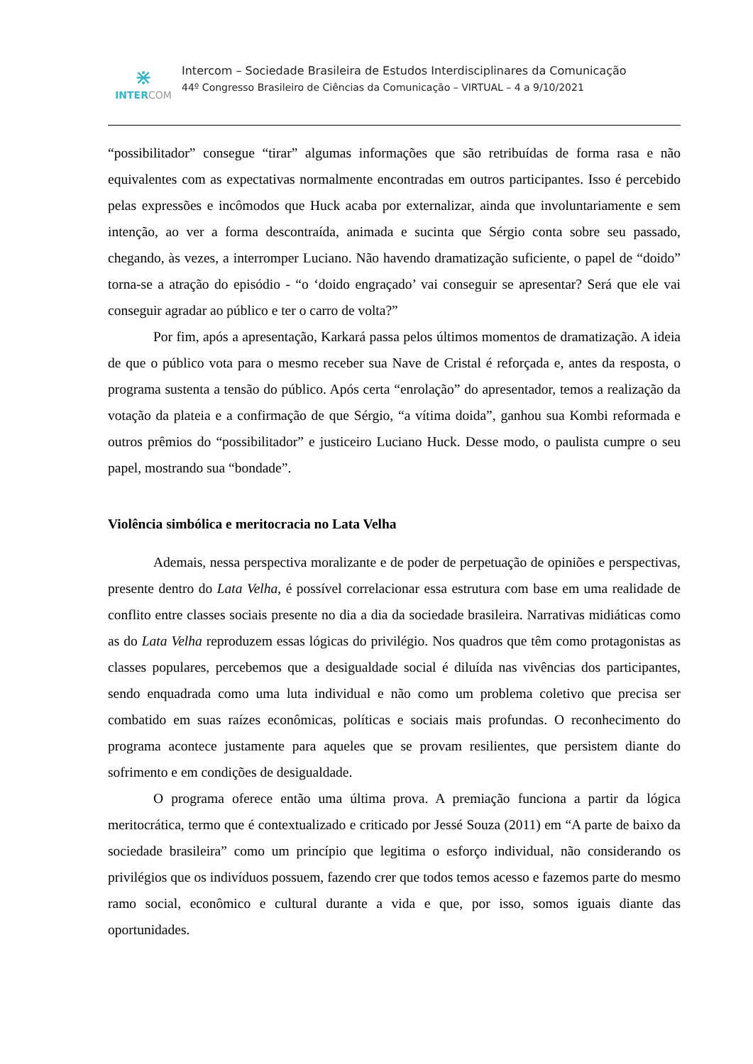⋇
INTER COM
Intercom – Sociedade Brasileira de Estudos Interdisciplinares da Comunicação
44º Congresso Brasileiro de Ciências da Comunicação – VIRTUAL – 4 a 9/10/2021
“possibilitador” consegue “tirar” algumas informações que são retribuídas de forma rasa e não equivalentes com as expectativas normalmente encontradas em outros participantes. Isso é percebido pelas expressões e incômodos que Huck acaba por externalizar, ainda que involuntariamente e sem intenção, ao ver a forma descontraída, animada e sucinta que Sérgio conta sobre seu passado, chegando, às vezes, a interromper Luciano. Não havendo dramatização suficiente, o papel de “doido” torna-se a atração do episódio - “o ‘doido engraçado’ vai conseguir se apresentar? Será que ele vai conseguir agradar ao público e ter o carro de volta?”
Por fim, após a apresentação, Karkará passa pelos últimos momentos de dramatização. A ideia de que o público vota para o mesmo receber sua Nave de Cristal é reforçada e, antes da resposta, o programa sustenta a tensão do público. Após certa “enrolação” do apresentador, temos a realização da votação da plateia e a confirmação de que Sérgio, “a vítima doida”, ganhou sua Kombi reformada e outros prêmios do “possibilitador” e justiceiro Luciano Huck. Desse modo, o paulista cumpre o seu papel, mostrando sua “bondade”.
Violência simbólica e meritocracia no Lata Velha
Ademais, nessa perspectiva moralizante e de poder de perpetuação de opiniões e perspectivas, presente dentro do Lata Velha, é possível correlacionar essa estrutura com base em uma realidade de conflito entre classes sociais presente no dia a dia da sociedade brasileira. Narrativas midiáticas como as do Lata Velha reproduzem essas lógicas do privilégio. Nos quadros que têm como protagonistas as classes populares, percebemos que a desigualdade social é diluída nas vivências dos participantes, sendo enquadrada como uma luta individual e não como um problema coletivo que precisa ser combatido em suas raízes econômicas, políticas e sociais mais profundas. O reconhecimento do programa acontece justamente para aqueles que se provam resilientes, que persistem diante do sofrimento e em condições de desigualdade.
O programa oferece então uma última prova. A premiação funciona a partir da lógica meritocrática, termo que é contextualizado e criticado por Jessé Souza (2011) em “A parte de baixo da sociedade brasileira” como um princípio que legitima o esforço individual, não considerando os privilégios que os indivíduos possuem, fazendo crer que todos temos acesso e fazemos parte do mesmo ramo social, econômico e cultural durante a vida e que, por isso, somos iguais diante das oportunidades.